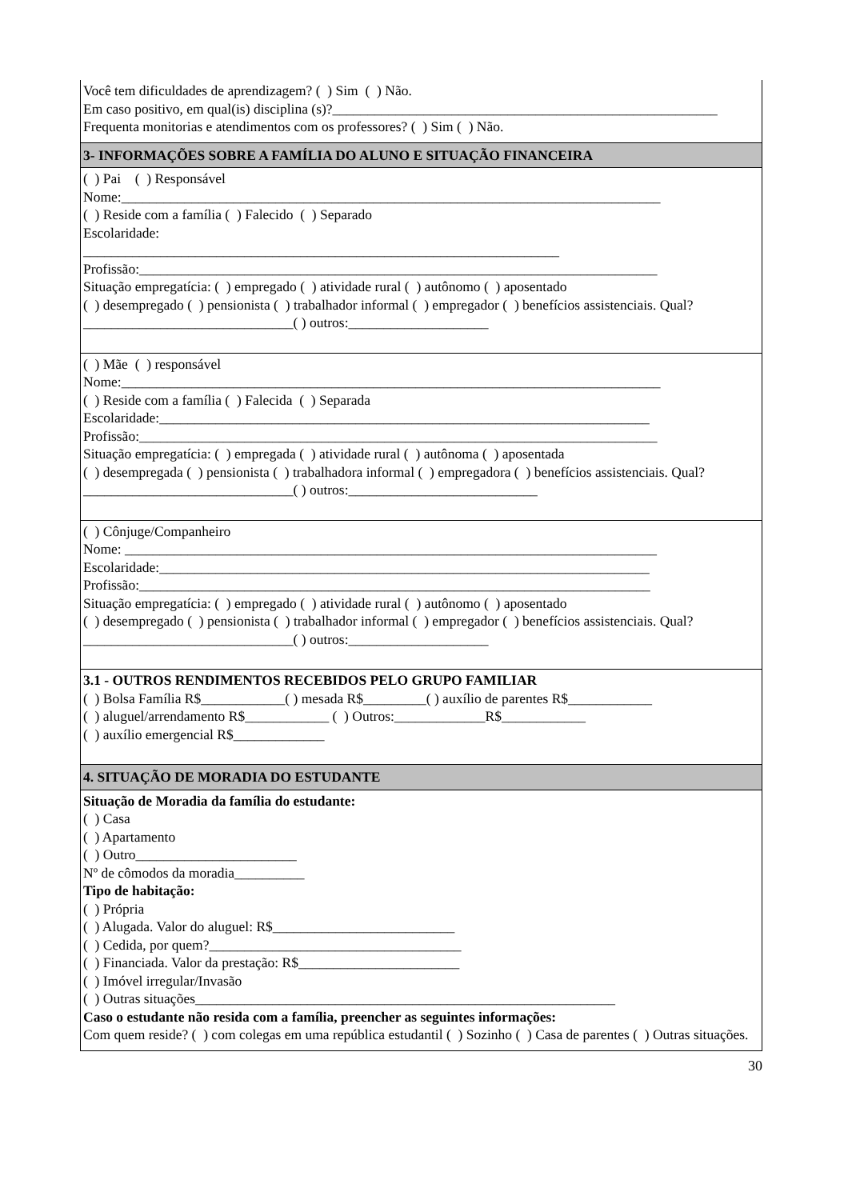| Você tem dificuldades de aprendizagem? ( ) Sim ( ) Não. Em caso positivo, em qual(is) disciplina (s)?_______________________________________________________ Frequenta monitorias e atendimentos com os professores? ( ) Sim ( ) Não. |
| 3- INFORMAÇÕES SOBRE A FAMÍLIA DO ALUNO E SITUAÇÃO FINANCEIRA |
| ( ) Pai ( ) Responsável Nome:_____________________________________________________________________________ ( ) Reside com a família ( ) Falecido ( ) Separado Escolaridade: ____________________________________________________________________ Profissão:__________________________________________________________________________ Situação empregatícia: ( ) empregado ( ) atividade rural ( ) autônomo ( ) aposentado ( ) desempregado ( ) pensionista ( ) trabalhador informal ( ) empregador ( ) benefícios assistenciais. Qual? ______________________________( ) outros:____________________ |
| ( ) Mãe ( ) responsável Nome:_____________________________________________________________________________ ( ) Reside com a família ( ) Falecida ( ) Separada Escolaridade:______________________________________________________________________ Profissão:__________________________________________________________________________ Situação empregatícia: ( ) empregada ( ) atividade rural ( ) autônoma ( ) aposentada ( ) desempregada ( ) pensionista ( ) trabalhadora informal ( ) empregadora ( ) benefícios assistenciais. Qual? ______________________________( ) outros:___________________________ |
| ( ) Cônjuge/Companheiro Nome: ____________________________________________________________________________ Escolaridade:______________________________________________________________________ Profissão:_________________________________________________________________________ Situação empregatícia: ( ) empregado ( ) atividade rural ( ) autônomo ( ) aposentado ( ) desempregado ( ) pensionista ( ) trabalhador informal ( ) empregador ( ) benefícios assistenciais. Qual? ______________________________( ) outros:____________________ |
| 3.1 - OUTROS RENDIMENTOS RECEBIDOS PELO GRUPO FAMILIAR ( ) Bolsa Família R$____________( ) mesada R$_________( ) auxílio de parentes R$____________ ( ) aluguel/arrendamento R$____________ ( ) Outros:_____________R$____________ ( ) auxílio emergencial R$_____________ |
| 4. SITUAÇÃO DE MORADIA DO ESTUDANTE |
| Situação de Moradia da família do estudante: ( ) Casa ( ) Apartamento ( ) Outro_______________________ Nº de cômodos da moradia__________ Tipo de habitação: ( ) Própria ( ) Alugada. Valor do aluguel: R$__________________________ ( ) Cedida, por quem?____________________________________ ( ) Financiada. Valor da prestação: R$_______________________ ( ) Imóvel irregular/Invasão ( ) Outras situações____________________________________________________________ Caso o estudante não resida com a família, preencher as seguintes informações: Com quem reside? ( ) com colegas em uma república estudantil ( ) Sozinho ( ) Casa de parentes ( ) Outras situações. |
30